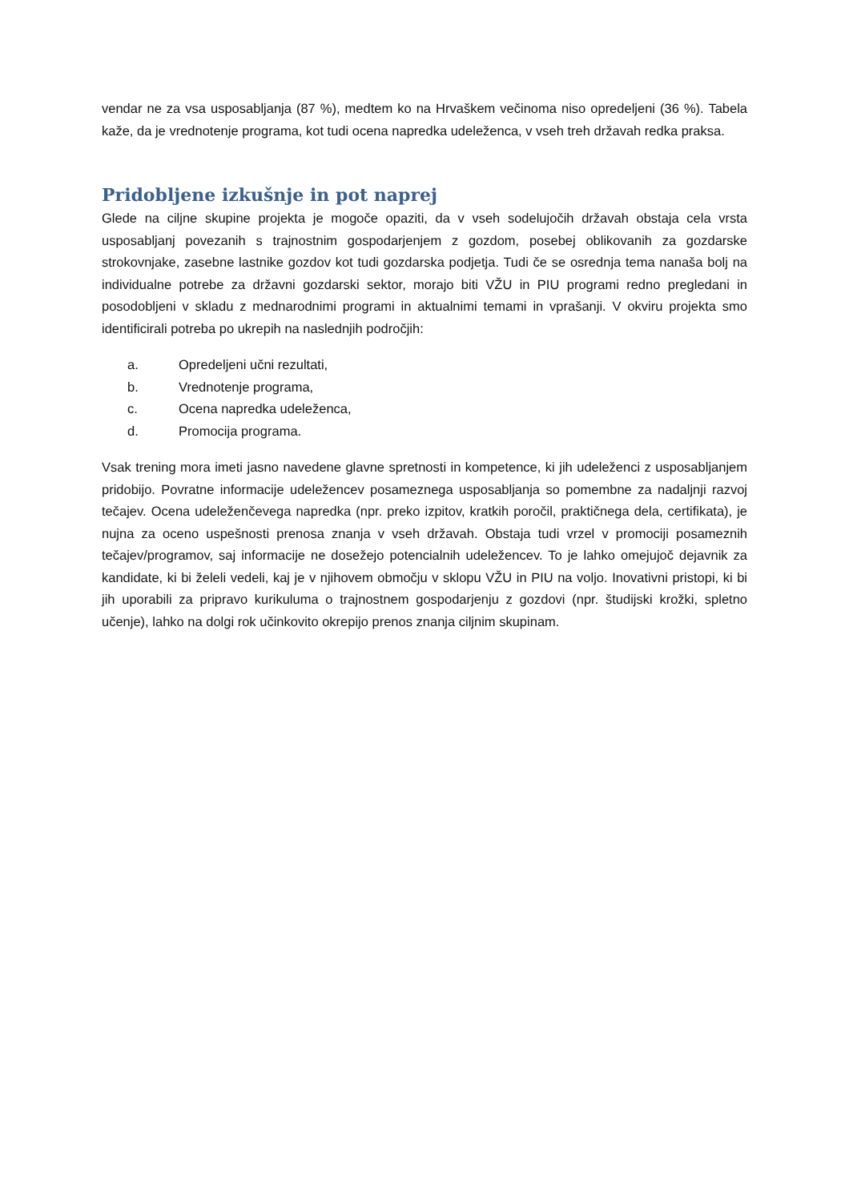vendar ne za vsa usposabljanja (87 %), medtem ko na Hrvaškem večinoma niso opredeljeni (36 %). Tabela kaže, da je vrednotenje programa, kot tudi ocena napredka udeleženca, v vseh treh državah redka praksa.
Pridobljene izkušnje in pot naprej
Glede na ciljne skupine projekta je mogoče opaziti, da v vseh sodelujočih državah obstaja cela vrsta usposabljanj povezanih s trajnostnim gospodarjenjem z gozdom, posebej oblikovanih za gozdarske strokovnjake, zasebne lastnike gozdov kot tudi gozdarska podjetja. Tudi če se osrednja tema nanaša bolj na individualne potrebe za državni gozdarski sektor, morajo biti VŽU in PIU programi redno pregledani in posodobljeni v skladu z mednarodnimi programi in aktualnimi temami in vprašanji. V okviru projekta smo identificirali potreba po ukrepih na naslednjih področjih:
a. Opredeljeni učni rezultati,
b. Vrednotenje programa,
c. Ocena napredka udeleženca,
d. Promocija programa.
Vsak trening mora imeti jasno navedene glavne spretnosti in kompetence, ki jih udeleženci z usposabljanjem pridobijo. Povratne informacije udeležencev posameznega usposabljanja so pomembne za nadaljnji razvoj tečajev. Ocena udeleženčevega napredka (npr. preko izpitov, kratkih poročil, praktičnega dela, certifikata), je nujna za oceno uspešnosti prenosa znanja v vseh državah. Obstaja tudi vrzel v promociji posameznih tečajev/programov, saj informacije ne dosežejo potencialnih udeležencev. To je lahko omejujoč dejavnik za kandidate, ki bi želeli vedeli, kaj je v njihovem območju v sklopu VŽU in PIU na voljo. Inovativni pristopi, ki bi jih uporabili za pripravo kurikuluma o trajnostnem gospodarjenju z gozdovi (npr. študijski krožki, spletno učenje), lahko na dolgi rok učinkovito okrepijo prenos znanja ciljnim skupinam.